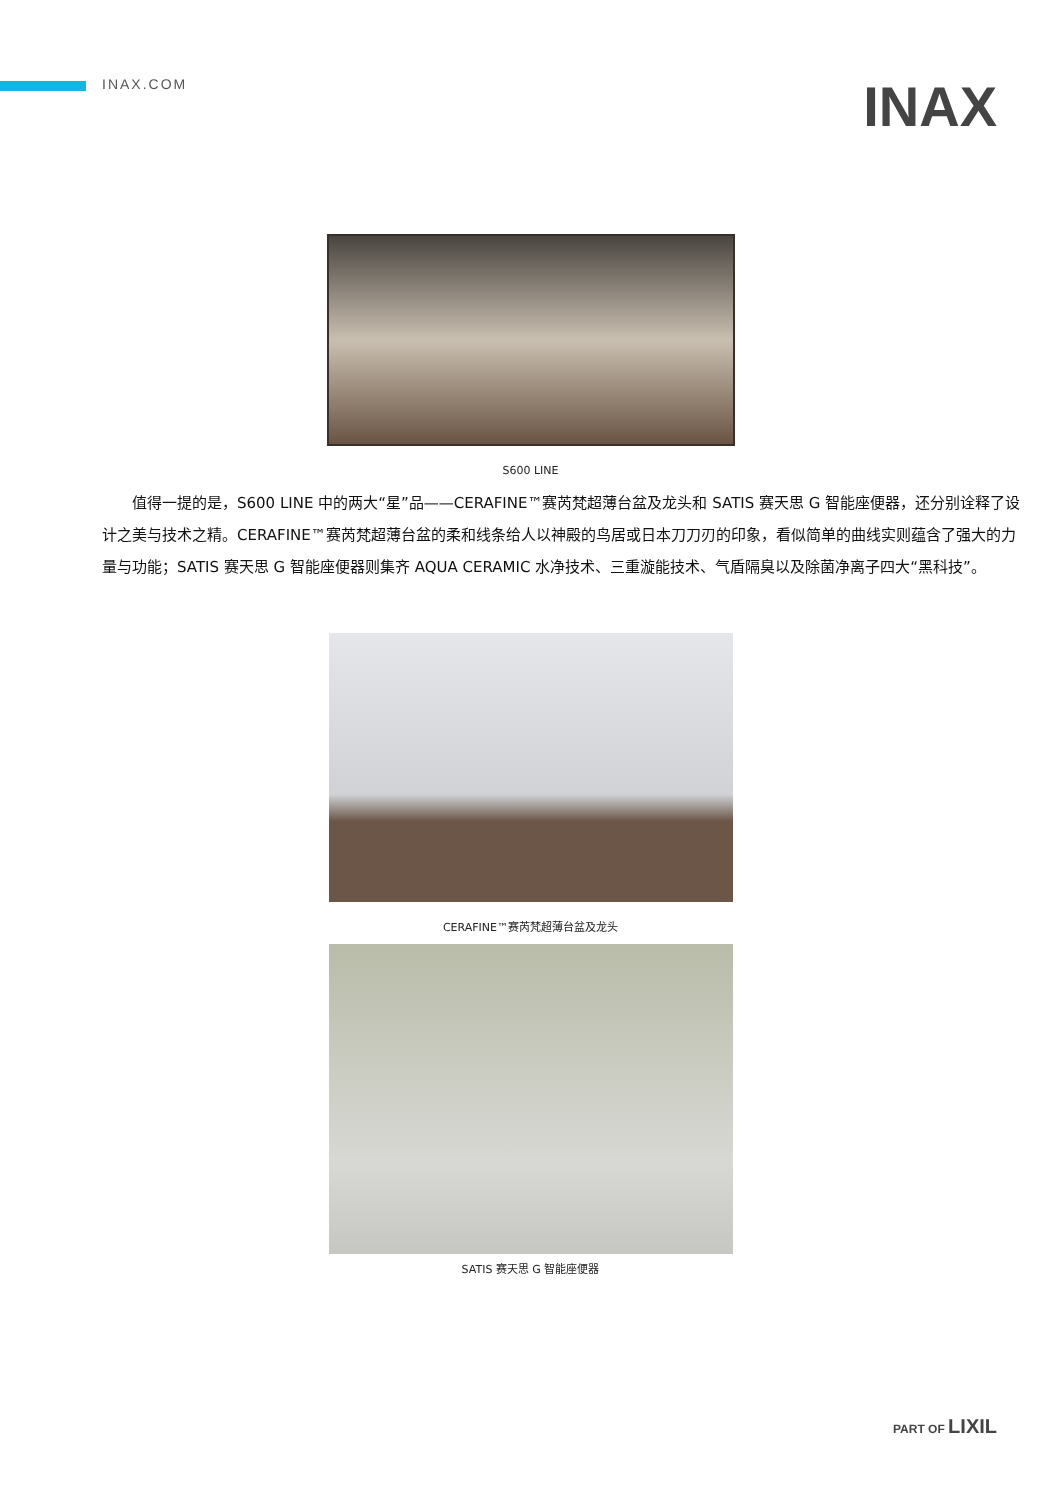INAX.COM
INAX
S600 LINE
值得一提的是，S600 LINE 中的两大“星”品——CERAFINE™赛芮梵超薄台盆及龙头和 SATIS 赛天思 G 智能座便器，还分别诠释了设计之美与技术之精。CERAFINE™赛芮梵超薄台盆的柔和线条给人以神殿的鸟居或日本刀刀刃的印象，看似简单的曲线实则蕴含了强大的力量与功能；SATIS 赛天思 G 智能座便器则集齐 AQUA CERAMIC 水净技术、三重漩能技术、气盾隔臭以及除菌净离子四大“黑科技”。
CERAFINE™赛芮梵超薄台盆及龙头
SATIS 赛天思 G 智能座便器
PART OF LIXIL